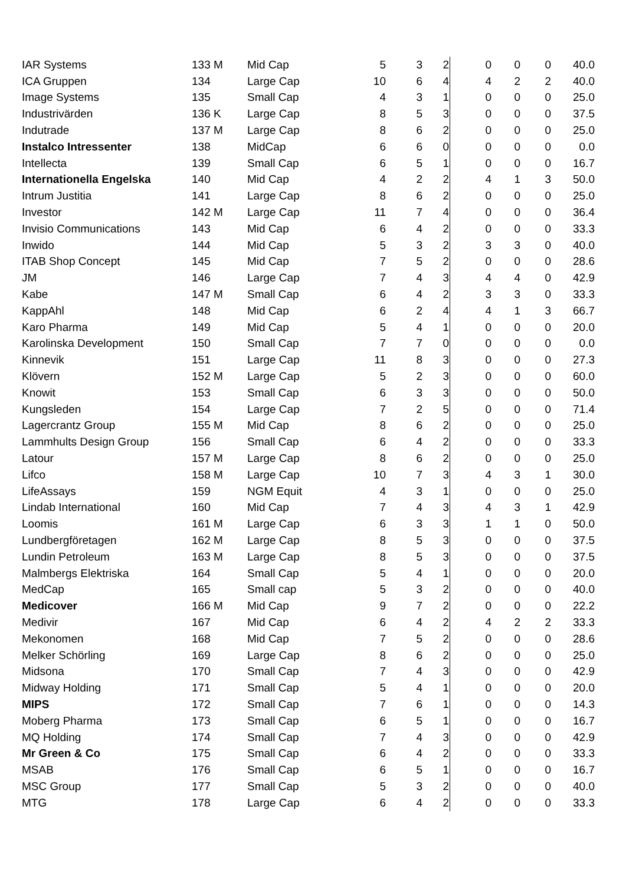| IAR Systems | 133 M | Mid Cap | 5 | 3 | 2 | 0 | 0 | 0 | 40.0 |
| ICA Gruppen | 134 | Large Cap | 10 | 6 | 4 | 4 | 2 | 2 | 40.0 |
| Image Systems | 135 | Small Cap | 4 | 3 | 1 | 0 | 0 | 0 | 25.0 |
| Industrivärden | 136 K | Large Cap | 8 | 5 | 3 | 0 | 0 | 0 | 37.5 |
| Indutrade | 137 M | Large Cap | 8 | 6 | 2 | 0 | 0 | 0 | 25.0 |
| Instalco Intressenter | 138 | MidCap | 6 | 6 | 0 | 0 | 0 | 0 | 0.0 |
| Intellecta | 139 | Small Cap | 6 | 5 | 1 | 0 | 0 | 0 | 16.7 |
| Internationella Engelska | 140 | Mid Cap | 4 | 2 | 2 | 4 | 1 | 3 | 50.0 |
| Intrum Justitia | 141 | Large Cap | 8 | 6 | 2 | 0 | 0 | 0 | 25.0 |
| Investor | 142 M | Large Cap | 11 | 7 | 4 | 0 | 0 | 0 | 36.4 |
| Invisio Communications | 143 | Mid Cap | 6 | 4 | 2 | 0 | 0 | 0 | 33.3 |
| Inwido | 144 | Mid Cap | 5 | 3 | 2 | 3 | 3 | 0 | 40.0 |
| ITAB Shop Concept | 145 | Mid Cap | 7 | 5 | 2 | 0 | 0 | 0 | 28.6 |
| JM | 146 | Large Cap | 7 | 4 | 3 | 4 | 4 | 0 | 42.9 |
| Kabe | 147 M | Small Cap | 6 | 4 | 2 | 3 | 3 | 0 | 33.3 |
| KappAhl | 148 | Mid Cap | 6 | 2 | 4 | 4 | 1 | 3 | 66.7 |
| Karo Pharma | 149 | Mid Cap | 5 | 4 | 1 | 0 | 0 | 0 | 20.0 |
| Karolinska Development | 150 | Small Cap | 7 | 7 | 0 | 0 | 0 | 0 | 0.0 |
| Kinnevik | 151 | Large Cap | 11 | 8 | 3 | 0 | 0 | 0 | 27.3 |
| Klövern | 152 M | Large Cap | 5 | 2 | 3 | 0 | 0 | 0 | 60.0 |
| Knowit | 153 | Small Cap | 6 | 3 | 3 | 0 | 0 | 0 | 50.0 |
| Kungsleden | 154 | Large Cap | 7 | 2 | 5 | 0 | 0 | 0 | 71.4 |
| Lagercrantz Group | 155 M | Mid Cap | 8 | 6 | 2 | 0 | 0 | 0 | 25.0 |
| Lammhults Design Group | 156 | Small Cap | 6 | 4 | 2 | 0 | 0 | 0 | 33.3 |
| Latour | 157 M | Large Cap | 8 | 6 | 2 | 0 | 0 | 0 | 25.0 |
| Lifco | 158 M | Large Cap | 10 | 7 | 3 | 4 | 3 | 1 | 30.0 |
| LifeAssays | 159 | NGM Equit | 4 | 3 | 1 | 0 | 0 | 0 | 25.0 |
| Lindab International | 160 | Mid Cap | 7 | 4 | 3 | 4 | 3 | 1 | 42.9 |
| Loomis | 161 M | Large Cap | 6 | 3 | 3 | 1 | 1 | 0 | 50.0 |
| Lundbergföretagen | 162 M | Large Cap | 8 | 5 | 3 | 0 | 0 | 0 | 37.5 |
| Lundin Petroleum | 163 M | Large Cap | 8 | 5 | 3 | 0 | 0 | 0 | 37.5 |
| Malmbergs Elektriska | 164 | Small Cap | 5 | 4 | 1 | 0 | 0 | 0 | 20.0 |
| MedCap | 165 | Small cap | 5 | 3 | 2 | 0 | 0 | 0 | 40.0 |
| Medicover | 166 M | Mid Cap | 9 | 7 | 2 | 0 | 0 | 0 | 22.2 |
| Medivir | 167 | Mid Cap | 6 | 4 | 2 | 4 | 2 | 2 | 33.3 |
| Mekonomen | 168 | Mid Cap | 7 | 5 | 2 | 0 | 0 | 0 | 28.6 |
| Melker Schörling | 169 | Large Cap | 8 | 6 | 2 | 0 | 0 | 0 | 25.0 |
| Midsona | 170 | Small Cap | 7 | 4 | 3 | 0 | 0 | 0 | 42.9 |
| Midway Holding | 171 | Small Cap | 5 | 4 | 1 | 0 | 0 | 0 | 20.0 |
| MIPS | 172 | Small Cap | 7 | 6 | 1 | 0 | 0 | 0 | 14.3 |
| Moberg Pharma | 173 | Small Cap | 6 | 5 | 1 | 0 | 0 | 0 | 16.7 |
| MQ Holding | 174 | Small Cap | 7 | 4 | 3 | 0 | 0 | 0 | 42.9 |
| Mr Green & Co | 175 | Small Cap | 6 | 4 | 2 | 0 | 0 | 0 | 33.3 |
| MSAB | 176 | Small Cap | 6 | 5 | 1 | 0 | 0 | 0 | 16.7 |
| MSC Group | 177 | Small Cap | 5 | 3 | 2 | 0 | 0 | 0 | 40.0 |
| MTG | 178 | Large Cap | 6 | 4 | 2 | 0 | 0 | 0 | 33.3 |